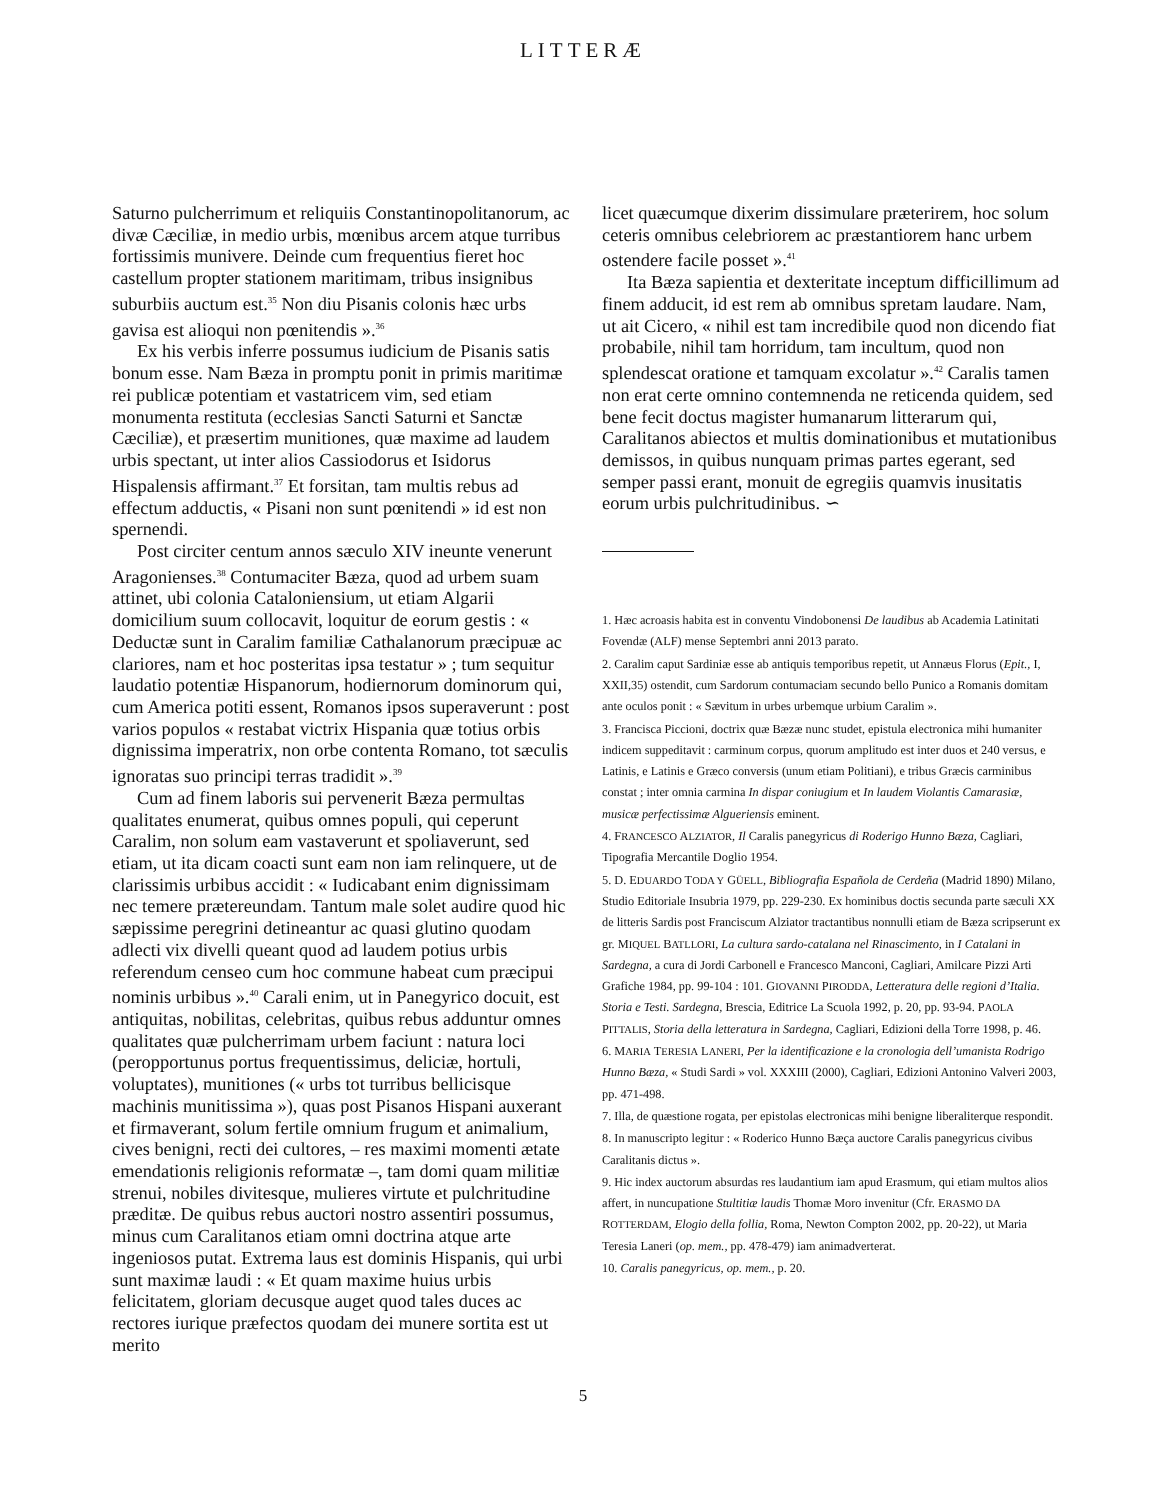LITTERÆ
Saturno pulcherrimum et reliquiis Constantinopolitanorum, ac divæ Cæciliæ, in medio urbis, mœnibus arcem atque turribus fortissimis munivere. Deinde cum frequentius fieret hoc castellum propter stationem maritimam, tribus insignibus suburbiis auctum est.<sup>35</sup> Non diu Pisanis colonis hæc urbs gavisa est alioqui non pœnitendis ».<sup>36</sup>
Ex his verbis inferre possumus iudicium de Pisanis satis bonum esse. Nam Bæza in promptu ponit in primis maritimæ rei publicæ potentiam et vastatricem vim, sed etiam monumenta restituta (ecclesias Sancti Saturni et Sanctæ Cæciliæ), et præsertim munitiones, quæ maxime ad laudem urbis spectant, ut inter alios Cassiodorus et Isidorus Hispalensis affirmant.<sup>37</sup> Et forsitan, tam multis rebus ad effectum adductis, « Pisani non sunt pœnitendi » id est non spernendi.
Post circiter centum annos sæculo XIV ineunte venerunt Aragonienses.<sup>38</sup> Contumaciter Bæza, quod ad urbem suam attinet, ubi colonia Cataloniensium, ut etiam Algarii domicilium suum collocavit, loquitur de eorum gestis : « Deductæ sunt in Caralim familiæ Cathalanorum præcipuæ ac clariores, nam et hoc posteritas ipsa testatur » ; tum sequitur laudatio potentiæ Hispanorum, hodiernorum dominorum qui, cum America potiti essent, Romanos ipsos superaverunt : post varios populos « restabat victrix Hispania quæ totius orbis dignissima imperatrix, non orbe contenta Romano, tot sæculis ignoratas suo principi terras tradidit ».<sup>39</sup>
Cum ad finem laboris sui pervenerit Bæza permultas qualitates enumerat, quibus omnes populi, qui ceperunt Caralim, non solum eam vastaverunt et spoliaverunt, sed etiam, ut ita dicam coacti sunt eam non iam relinquere, ut de clarissimis urbibus accidit : « Iudicabant enim dignissimam nec temere prætereundam. Tantum male solet audire quod hic sæpissime peregrini detineantur ac quasi glutino quodam adlecti vix divelli queant quod ad laudem potius urbis referendum censeo cum hoc commune habeat cum præcipui nominis urbibus ».<sup>40</sup> Carali enim, ut in Panegyrico docuit, est antiquitas, nobilitas, celebritas, quibus rebus adduntur omnes qualitates quæ pulcherrimam urbem faciunt : natura loci (peropportunus portus frequentissimus, deliciæ, hortuli, voluptates), munitiones (« urbs tot turribus bellicisque machinis munitissima »), quas post Pisanos Hispani auxerant et firmaverant, solum fertile omnium frugum et animalium, cives benigni, recti dei cultores, – res maximi momenti ætate emendationis religionis reformatæ –, tam domi quam militiæ strenui, nobiles divitesque, mulieres virtute et pulchritudine præditæ. De quibus rebus auctori nostro assentiri possumus, minus cum Caralitanos etiam omni doctrina atque arte ingeniosos putat. Extrema laus est dominis Hispanis, qui urbi sunt maximæ laudi : « Et quam maxime huius urbis felicitatem, gloriam decusque auget quod tales duces ac rectores iurique præfectos quodam dei munere sortita est ut merito
licet quæcumque dixerim dissimulare præterirem, hoc solum ceteris omnibus celebriorem ac præstantiorem hanc urbem ostendere facile posset ».<sup>41</sup>
Ita Bæza sapientia et dexteritate inceptum difficillimum ad finem adducit, id est rem ab omnibus spretam laudare. Nam, ut ait Cicero, « nihil est tam incredibile quod non dicendo fiat probabile, nihil tam horridum, tam incultum, quod non splendescat oratione et tamquam excolatur ».<sup>42</sup> Caralis tamen non erat certe omnino contemnenda ne reticenda quidem, sed bene fecit doctus magister humanarum litterarum qui, Caralitanos abiectos et multis dominationibus et mutationibus demissos, in quibus nunquam primas partes egerant, sed semper passi erant, monuit de egregiis quamvis inusitatis eorum urbis pulchritudinibus. ∽
1. Hæc acroasis habita est in conventu Vindobonensi De laudibus ab Academia Latinitati Fovendæ (ALF) mense Septembri anni 2013 parato.
2. Caralim caput Sardiniæ esse ab antiquis temporibus repetit, ut Annæus Florus (Epit., I, XXII,35) ostendit, cum Sardorum contumaciam secundo bello Punico a Romanis domitam ante oculos ponit : « Sævitum in urbes urbemque urbium Caralim ».
3. Francisca Piccioni, doctrix quæ Bæzæ nunc studet, epistula electronica mihi humaniter indicem suppeditavit : carminum corpus, quorum amplitudo est inter duos et 240 versus, e Latinis, e Latinis e Græco conversis (unum etiam Politiani), e tribus Græcis carminibus constat ; inter omnia carmina In dispar coniugium et In laudem Violantis Camarasiæ, musicæ perfectissimæ Algueriensis eminent.
4. FRANCESCO ALZIATOR, Il Caralis panegyricus di Roderigo Hunno Bæza, Cagliari, Tipografia Mercantile Doglio 1954.
5. D. EDUARDO TODA Y GÜELL, Bibliografia Española de Cerdeña (Madrid 1890) Milano, Studio Editoriale Insubria 1979, pp. 229-230. Ex hominibus doctis secunda parte sæculi XX de litteris Sardis post Franciscum Alziator tractantibus nonnulli etiam de Bæza scripserunt ex gr. MIQUEL BATLLORI, La cultura sardo-catalana nel Rinascimento, in I Catalani in Sardegna, a cura di Jordi Carbonell e Francesco Manconi, Cagliari, Amilcare Pizzi Arti Grafiche 1984, pp. 99-104 : 101. GIOVANNI PIRODDA, Letteratura delle regioni d’Italia. Storia e Testi. Sardegna, Brescia, Editrice La Scuola 1992, p. 20, pp. 93-94. PAOLA PITTALIS, Storia della letteratura in Sardegna, Cagliari, Edizioni della Torre 1998, p. 46.
6. MARIA TERESIA LANERI, Per la identificazione e la cronologia dell’umanista Rodrigo Hunno Bæza, « Studi Sardi » vol. XXXIII (2000), Cagliari, Edizioni Antonino Valveri 2003, pp. 471-498.
7. Illa, de quæstione rogata, per epistolas electronicas mihi benigne liberaliterque respondit.
8. In manuscripto legitur : « Roderico Hunno Bæça auctore Caralis panegyricus civibus Caralitanis dictus ».
9. Hic index auctorum absurdas res laudantium iam apud Erasmum, qui etiam multos alios affert, in nuncupatione Stultitiæ laudis Thomæ Moro invenitur (Cfr. ERASMO DA ROTTERDAM, Elogio della follia, Roma, Newton Compton 2002, pp. 20-22), ut Maria Teresia Laneri (op. mem., pp. 478-479) iam animadverterat.
10. Caralis panegyricus, op. mem., p. 20.
5